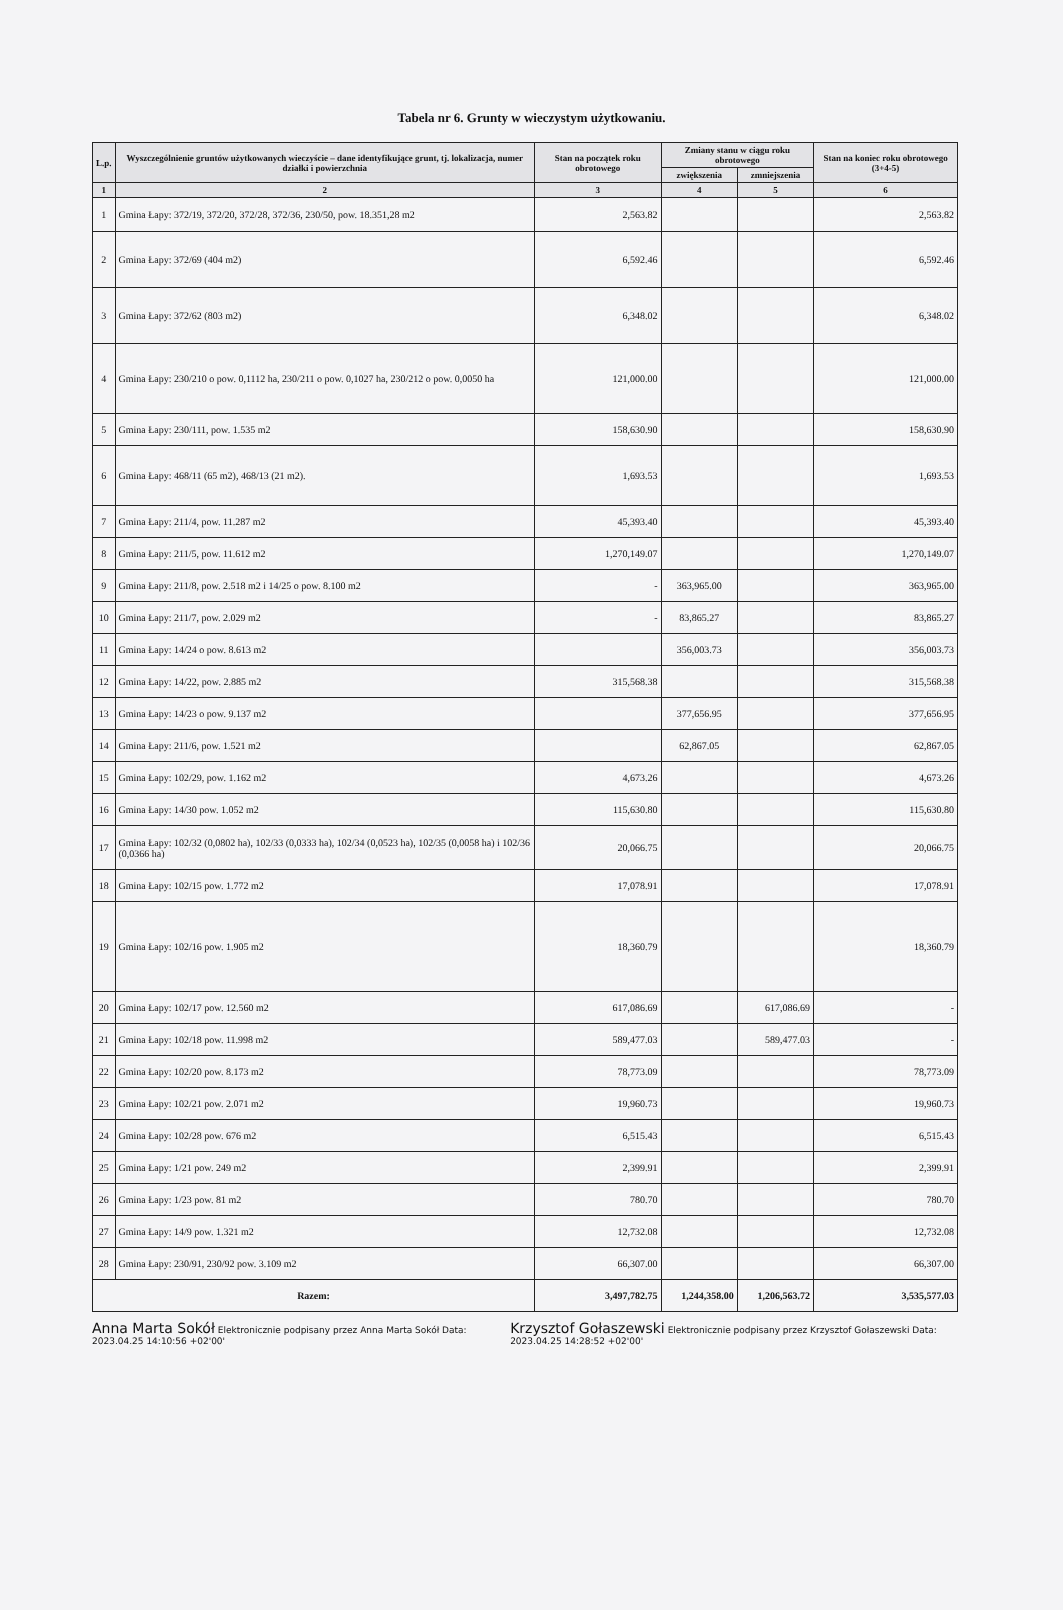Tabela nr 6. Grunty w wieczystym użytkowaniu.
| L.p. | Wyszczególnienie gruntów użytkowanych wieczyście – dane identyfikujące grunt, tj. lokalizacja, numer działki i powierzchnia | Stan na początek roku obrotowego | Zmiany stanu w ciągu roku obrotowego | | Stan na koniec roku obrotowego (3+4-5) |
| --- | --- | --- | --- | --- | --- |
| | | | zwiększenia | zmniejszenia | |
| 1 | 2 | 3 | 4 | 5 | 6 |
| 1 | Gmina Łapy: 372/19, 372/20, 372/28, 372/36, 230/50, pow. 18.351,28 m2 | 2,563.82 | | | 2,563.82 |
| 2 | Gmina Łapy: 372/69 (404 m2) | 6,592.46 | | | 6,592.46 |
| 3 | Gmina Łapy: 372/62 (803 m2) | 6,348.02 | | | 6,348.02 |
| 4 | Gmina Łapy: 230/210 o pow. 0,1112 ha, 230/211 o pow. 0,1027 ha, 230/212 o pow. 0,0050 ha | 121,000.00 | | | 121,000.00 |
| 5 | Gmina Łapy: 230/111, pow. 1.535 m2 | 158,630.90 | | | 158,630.90 |
| 6 | Gmina Łapy: 468/11 (65 m2), 468/13 (21 m2). | 1,693.53 | | | 1,693.53 |
| 7 | Gmina Łapy: 211/4, pow. 11.287 m2 | 45,393.40 | | | 45,393.40 |
| 8 | Gmina Łapy: 211/5, pow. 11.612 m2 | 1,270,149.07 | | | 1,270,149.07 |
| 9 | Gmina Łapy: 211/8, pow. 2.518 m2 i 14/25 o pow. 8.100 m2 | - | 363,965.00 | | 363,965.00 |
| 10 | Gmina Łapy: 211/7, pow. 2.029 m2 | - | 83,865.27 | | 83,865.27 |
| 11 | Gmina Łapy: 14/24 o pow. 8.613 m2 | | 356,003.73 | | 356,003.73 |
| 12 | Gmina Łapy: 14/22, pow. 2.885 m2 | 315,568.38 | | | 315,568.38 |
| 13 | Gmina Łapy: 14/23 o pow. 9.137 m2 | | 377,656.95 | | 377,656.95 |
| 14 | Gmina Łapy: 211/6, pow. 1.521 m2 | | 62,867.05 | | 62,867.05 |
| 15 | Gmina Łapy: 102/29, pow. 1.162 m2 | 4,673.26 | | | 4,673.26 |
| 16 | Gmina Łapy: 14/30 pow. 1.052 m2 | 115,630.80 | | | 115,630.80 |
| 17 | Gmina Łapy: 102/32 (0,0802 ha), 102/33 (0,0333 ha), 102/34 (0,0523 ha), 102/35 (0,0058 ha) i 102/36 (0,0366 ha) | 20,066.75 | | | 20,066.75 |
| 18 | Gmina Łapy: 102/15 pow. 1.772 m2 | 17,078.91 | | | 17,078.91 |
| 19 | Gmina Łapy: 102/16 pow. 1.905 m2 | 18,360.79 | | | 18,360.79 |
| 20 | Gmina Łapy: 102/17 pow. 12.560 m2 | 617,086.69 | | 617,086.69 | - |
| 21 | Gmina Łapy: 102/18 pow. 11.998 m2 | 589,477.03 | | 589,477.03 | - |
| 22 | Gmina Łapy: 102/20 pow. 8.173 m2 | 78,773.09 | | | 78,773.09 |
| 23 | Gmina Łapy: 102/21 pow. 2.071 m2 | 19,960.73 | | | 19,960.73 |
| 24 | Gmina Łapy: 102/28 pow. 676 m2 | 6,515.43 | | | 6,515.43 |
| 25 | Gmina Łapy: 1/21 pow. 249 m2 | 2,399.91 | | | 2,399.91 |
| 26 | Gmina Łapy: 1/23 pow. 81 m2 | 780.70 | | | 780.70 |
| 27 | Gmina Łapy: 14/9 pow. 1.321 m2 | 12,732.08 | | | 12,732.08 |
| 28 | Gmina Łapy: 230/91, 230/92 pow. 3.109 m2 | 66,307.00 | | | 66,307.00 |
| Razem: | | 3,497,782.75 | 1,244,358.00 | 1,206,563.72 | 3,535,577.03 |
Anna Marta Sokół Elektronicznie podpisany przez Anna Marta Sokół Data: 2023.04.25 14:10:56 +02'00'
Krzysztof Gołaszewski Elektronicznie podpisany przez Krzysztof Gołaszewski Data: 2023.04.25 14:28:52 +02'00'